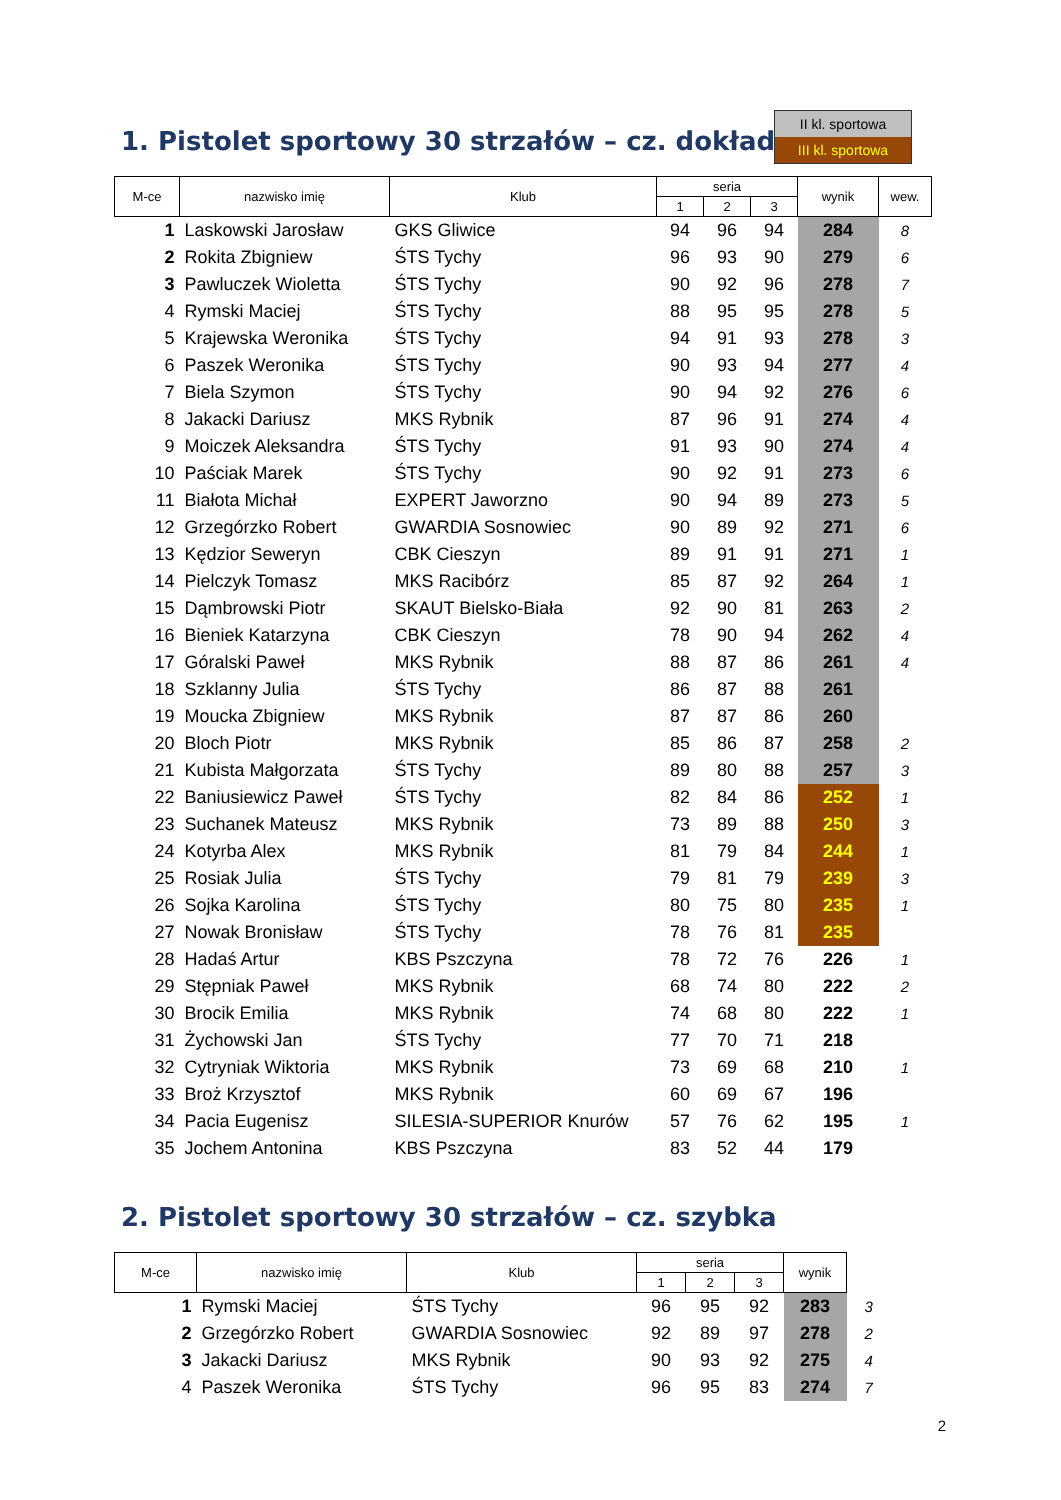II kl. sportowa
III kl. sportowa
1. Pistolet sportowy 30 strzałów – cz. dokładna
| M-ce | nazwisko imię | Klub | seria | | | wynik | wew. |
| --- | --- | --- | --- | --- | --- | --- | --- |
| | | | 1 | 2 | 3 | | |
| 1 | Laskowski Jarosław | GKS Gliwice | 94 | 96 | 94 | 284 | 8 |
| 2 | Rokita Zbigniew | ŚTS Tychy | 96 | 93 | 90 | 279 | 6 |
| 3 | Pawluczek Wioletta | ŚTS Tychy | 90 | 92 | 96 | 278 | 7 |
| 4 | Rymski Maciej | ŚTS Tychy | 88 | 95 | 95 | 278 | 5 |
| 5 | Krajewska Weronika | ŚTS Tychy | 94 | 91 | 93 | 278 | 3 |
| 6 | Paszek Weronika | ŚTS Tychy | 90 | 93 | 94 | 277 | 4 |
| 7 | Biela Szymon | ŚTS Tychy | 90 | 94 | 92 | 276 | 6 |
| 8 | Jakacki Dariusz | MKS Rybnik | 87 | 96 | 91 | 274 | 4 |
| 9 | Moiczek Aleksandra | ŚTS Tychy | 91 | 93 | 90 | 274 | 4 |
| 10 | Paściak Marek | ŚTS Tychy | 90 | 92 | 91 | 273 | 6 |
| 11 | Białota Michał | EXPERT Jaworzno | 90 | 94 | 89 | 273 | 5 |
| 12 | Grzegórzko Robert | GWARDIA Sosnowiec | 90 | 89 | 92 | 271 | 6 |
| 13 | Kędzior Seweryn | CBK Cieszyn | 89 | 91 | 91 | 271 | 1 |
| 14 | Pielczyk Tomasz | MKS Racibórz | 85 | 87 | 92 | 264 | 1 |
| 15 | Dąmbrowski Piotr | SKAUT Bielsko-Biała | 92 | 90 | 81 | 263 | 2 |
| 16 | Bieniek Katarzyna | CBK Cieszyn | 78 | 90 | 94 | 262 | 4 |
| 17 | Góralski Paweł | MKS Rybnik | 88 | 87 | 86 | 261 | 4 |
| 18 | Szklanny Julia | ŚTS Tychy | 86 | 87 | 88 | 261 | |
| 19 | Moucka Zbigniew | MKS Rybnik | 87 | 87 | 86 | 260 | |
| 20 | Bloch Piotr | MKS Rybnik | 85 | 86 | 87 | 258 | 2 |
| 21 | Kubista Małgorzata | ŚTS Tychy | 89 | 80 | 88 | 257 | 3 |
| 22 | Baniusiewicz Paweł | ŚTS Tychy | 82 | 84 | 86 | 252 | 1 |
| 23 | Suchanek Mateusz | MKS Rybnik | 73 | 89 | 88 | 250 | 3 |
| 24 | Kotyrba Alex | MKS Rybnik | 81 | 79 | 84 | 244 | 1 |
| 25 | Rosiak Julia | ŚTS Tychy | 79 | 81 | 79 | 239 | 3 |
| 26 | Sojka Karolina | ŚTS Tychy | 80 | 75 | 80 | 235 | 1 |
| 27 | Nowak Bronisław | ŚTS Tychy | 78 | 76 | 81 | 235 | |
| 28 | Hadaś Artur | KBS Pszczyna | 78 | 72 | 76 | 226 | 1 |
| 29 | Stępniak Paweł | MKS Rybnik | 68 | 74 | 80 | 222 | 2 |
| 30 | Brocik Emilia | MKS Rybnik | 74 | 68 | 80 | 222 | 1 |
| 31 | Żychowski Jan | ŚTS Tychy | 77 | 70 | 71 | 218 | |
| 32 | Cytryniak Wiktoria | MKS Rybnik | 73 | 69 | 68 | 210 | 1 |
| 33 | Broż Krzysztof | MKS Rybnik | 60 | 69 | 67 | 196 | |
| 34 | Pacia Eugenisz | SILESIA-SUPERIOR Knurów | 57 | 76 | 62 | 195 | 1 |
| 35 | Jochem Antonina | KBS Pszczyna | 83 | 52 | 44 | 179 | |
2. Pistolet sportowy 30 strzałów – cz. szybka
| M-ce | nazwisko imię | Klub | seria | | | wynik | |
| --- | --- | --- | --- | --- | --- | --- | --- |
| | | | 1 | 2 | 3 | | |
| 1 | Rymski Maciej | ŚTS Tychy | 96 | 95 | 92 | 283 | 3 |
| 2 | Grzegórzko Robert | GWARDIA Sosnowiec | 92 | 89 | 97 | 278 | 2 |
| 3 | Jakacki Dariusz | MKS Rybnik | 90 | 93 | 92 | 275 | 4 |
| 4 | Paszek Weronika | ŚTS Tychy | 96 | 95 | 83 | 274 | 7 |
2